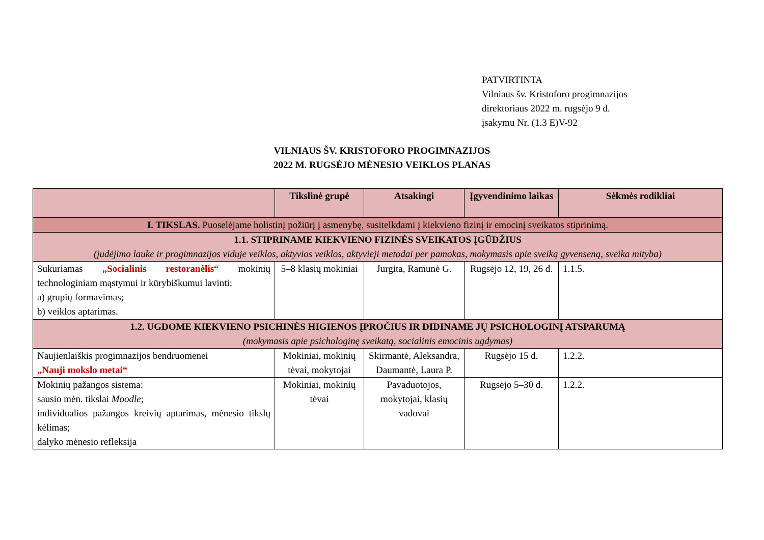PATVIRTINTA
Vilniaus šv. Kristoforo progimnazijos
direktoriaus 2022 m. rugsėjo 9 d.
įsakymu Nr. (1.3 E)V-92
VILNIAUS ŠV. KRISTOFORO PROGIMNAZIJOS
2022 M. RUGSĖJO MĖNESIO VEIKLOS PLANAS
| | Tikslinė grupė | Atsakingi | Įgyvendinimo laikas | Sėkmės rodikliai |
| --- | --- | --- | --- | --- |
| I. TIKSLAS. Puoselėjame holistinį požiūrį į asmenybę, susitelkdami į kiekvieno fizinį ir emocinį sveikatos stiprinimą. | | | | |
| 1.1. STIPRINAME KIEKVIENO FIZINĖS SVEIKATOS ĮGŪDŽIUS (judėjimo lauke ir progimnazijos viduje veiklos, aktyvios veiklos, aktyvieji metodai per pamokas, mokymasis apie sveiką gyvenseną, sveika mityba) | | | | |
| Sukuriamas „Socialinis restoranėlis“ mokinių technologiniam mąstymui ir kūrybiškumui lavinti: a) grupių formavimas; b) veiklos aptarimas. | 5–8 klasių mokiniai | Jurgita, Ramunė G. | Rugsėjo 12, 19, 26 d. | 1.1.5. |
| 1.2. UGDOME KIEKVIENO PSICHINĖS HIGIENOS ĮPROČIUS IR DIDINAME JŲ PSICHOLOGINĮ ATSPARUMĄ (mokymasis apie psichologinę sveikatą, socialinis emocinis ugdymas) | | | | |
| Naujienlaiškis progimnazijos bendruomenei „Nauji mokslo metai“ | Mokiniai, mokinių tėvai, mokytojai | Skirmantė, Aleksandra, Daumantė, Laura P. | Rugsėjo 15 d. | 1.2.2. |
| Mokinių pažangos sistema: sausio mėn. tikslai Moodle ; individualios pažangos kreivių aptarimas, mėnesio tikslų kėlimas; dalyko mėnesio refleksija | Mokiniai, mokinių tėvai | Pavaduotojos, mokytojai, klasių vadovai | Rugsėjo 5–30 d. | 1.2.2. |